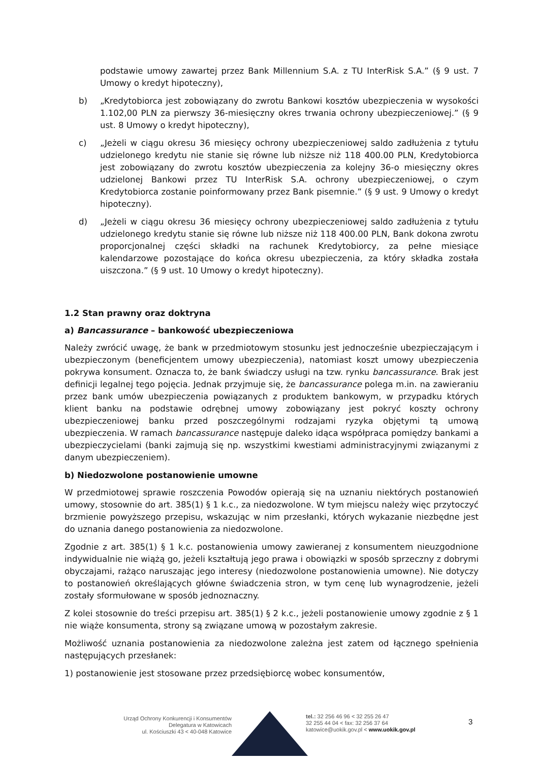podstawie umowy zawartej przez Bank Millennium S.A. z TU InterRisk S.A.” (§ 9 ust. 7 Umowy o kredyt hipoteczny),
b) „Kredytobiorca jest zobowiązany do zwrotu Bankowi kosztów ubezpieczenia w wysokości 1.102,00 PLN za pierwszy 36-miesięczny okres trwania ochrony ubezpieczeniowej.” (§ 9 ust. 8 Umowy o kredyt hipoteczny),
c) „Jeżeli w ciągu okresu 36 miesięcy ochrony ubezpieczeniowej saldo zadłużenia z tytułu udzielonego kredytu nie stanie się równe lub niższe niż 118 400.00 PLN, Kredytobiorca jest zobowiązany do zwrotu kosztów ubezpieczenia za kolejny 36-o miesięczny okres udzielonej Bankowi przez TU InterRisk S.A. ochrony ubezpieczeniowej, o czym Kredytobiorca zostanie poinformowany przez Bank pisemnie.” (§ 9 ust. 9 Umowy o kredyt hipoteczny).
d) „Jeżeli w ciągu okresu 36 miesięcy ochrony ubezpieczeniowej saldo zadłużenia z tytułu udzielonego kredytu stanie się równe lub niższe niż 118 400.00 PLN, Bank dokona zwrotu proporcjonalnej części składki na rachunek Kredytobiorcy, za pełne miesiące kalendarzowe pozostające do końca okresu ubezpieczenia, za który składka została uiszczona.” (§ 9 ust. 10 Umowy o kredyt hipoteczny).
1.2 Stan prawny oraz doktryna
a) Bancassurance – bankowość ubezpieczeniowa
Należy zwrócić uwagę, że bank w przedmiotowym stosunku jest jednocześnie ubezpieczającym i ubezpieczonym (beneficjentem umowy ubezpieczenia), natomiast koszt umowy ubezpieczenia pokrywa konsument. Oznacza to, że bank świadczy usługi na tzw. rynku bancassurance. Brak jest definicji legalnej tego pojęcia. Jednak przyjmuje się, że bancassurance polega m.in. na zawieraniu przez bank umów ubezpieczenia powiązanych z produktem bankowym, w przypadku których klient banku na podstawie odrębnej umowy zobowiązany jest pokryć koszty ochrony ubezpieczeniowej banku przed poszczególnymi rodzajami ryzyka objętymi tą umową ubezpieczenia. W ramach bancassurance następuje daleko idąca współpraca pomiędzy bankami a ubezpieczycielami (banki zajmują się np. wszystkimi kwestiami administracyjnymi związanymi z danym ubezpieczeniem).
b) Niedozwolone postanowienie umowne
W przedmiotowej sprawie roszczenia Powodów opierają się na uznaniu niektórych postanowień umowy, stosownie do art. 385(1) § 1 k.c., za niedozwolone. W tym miejscu należy więc przytoczyć brzmienie powyższego przepisu, wskazując w nim przesłanki, których wykazanie niezbędne jest do uznania danego postanowienia za niedozwolone.
Zgodnie z art. 385(1) § 1 k.c. postanowienia umowy zawieranej z konsumentem nieuzgodnione indywidualnie nie wiążą go, jeżeli kształtują jego prawa i obowiązki w sposób sprzeczny z dobrymi obyczajami, rażąco naruszając jego interesy (niedozwolone postanowienia umowne). Nie dotyczy to postanowień określających główne świadczenia stron, w tym cenę lub wynagrodzenie, jeżeli zostały sformułowane w sposób jednoznaczny.
Z kolei stosownie do treści przepisu art. 385(1) § 2 k.c., jeżeli postanowienie umowy zgodnie z § 1 nie wiąże konsumenta, strony są związane umową w pozostałym zakresie.
Możliwość uznania postanowienia za niedozwolone zależna jest zatem od łącznego spełnienia następujących przesłanek:
1) postanowienie jest stosowane przez przedsiębiorcę wobec konsumentów,
Urząd Ochrony Konkurencji i Konsumentów
Delegatura w Katowicach
ul. Kościuszki 43 < 40-048 Katowice
tel.: 32 256 46 96 < 32 255 26 47
32 255 44 04 < fax: 32 256 37 64
katowice@uokik.gov.pl < www.uokik.gov.pl
3